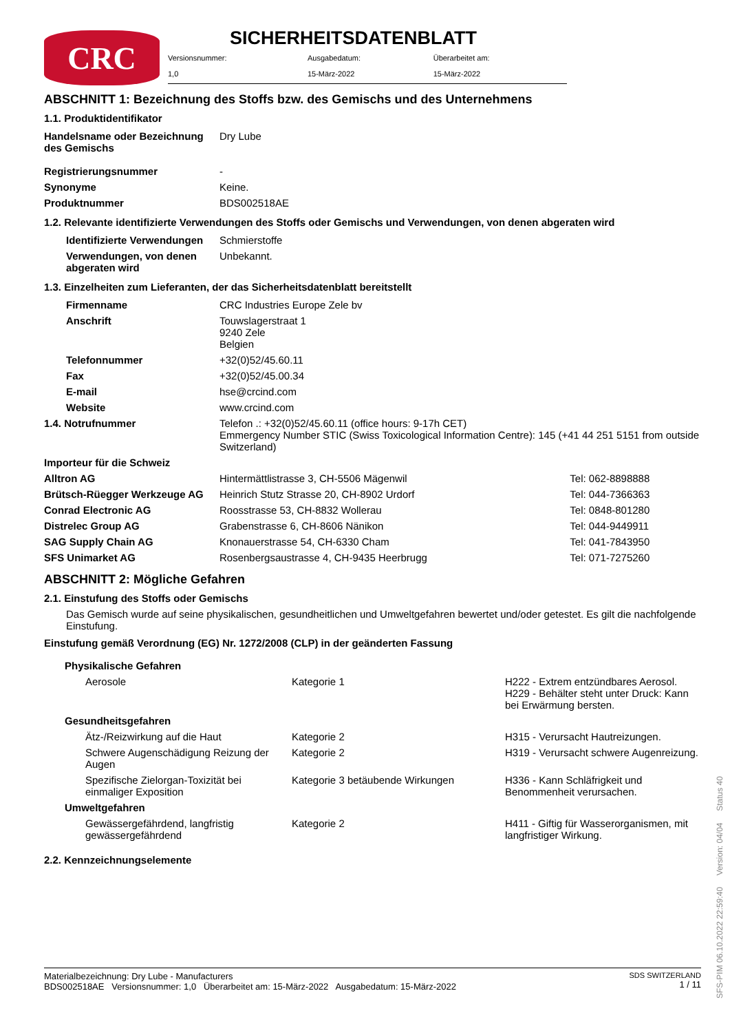CRC
SICHERHEITSDATENBLATT
| Versionsnummer: | Ausgabedatum: | Überarbeitet am: |
| 1,0 | 15-März-2022 | 15-März-2022 |
ABSCHNITT 1: Bezeichnung des Stoffs bzw. des Gemischs und des Unternehmens
1.1. Produktidentifikator
| Handelsname oder Bezeichnung des Gemischs | Dry Lube |
| Registrierungsnummer | - |
| Synonyme | Keine. |
| Produktnummer | BDS002518AE |
1.2. Relevante identifizierte Verwendungen des Stoffs oder Gemischs und Verwendungen, von denen abgeraten wird
| Identifizierte Verwendungen | Schmierstoffe |
| Verwendungen, von denen abgeraten wird | Unbekannt. |
1.3. Einzelheiten zum Lieferanten, der das Sicherheitsdatenblatt bereitstellt
| Firmenname | CRC Industries Europe Zele bv |
| Anschrift | Touwslagerstraat 1 9240 Zele Belgien |
| Telefonnummer | +32(0)52/45.60.11 |
| Fax | +32(0)52/45.00.34 |
| E-mail | hse@crcind.com |
| Website | www.crcind.com |
| 1.4. Notrufnummer | Telefon .: +32(0)52/45.60.11 (office hours: 9-17h CET) Emmergency Number STIC (Swiss Toxicological Information Centre): 145 (+41 44 251 5151 from outside Switzerland) |
| Importeur für die Schweiz | | |
| Alltron AG | Hintermättlistrasse 3, CH-5506 Mägenwil | Tel: 062-8898888 |
| Brütsch-Rüegger Werkzeuge AG | Heinrich Stutz Strasse 20, CH-8902 Urdorf | Tel: 044-7366363 |
| Conrad Electronic AG | Roosstrasse 53, CH-8832 Wollerau | Tel: 0848-801280 |
| Distrelec Group AG | Grabenstrasse 6, CH-8606 Nänikon | Tel: 044-9449911 |
| SAG Supply Chain AG | Knonauerstrasse 54, CH-6330 Cham | Tel: 041-7843950 |
| SFS Unimarket AG | Rosenbergsaustrasse 4, CH-9435 Heerbrugg | Tel: 071-7275260 |
ABSCHNITT 2: Mögliche Gefahren
2.1. Einstufung des Stoffs oder Gemischs
Das Gemisch wurde auf seine physikalischen, gesundheitlichen und Umweltgefahren bewertet und/oder getestet. Es gilt die nachfolgende Einstufung.
Einstufung gemäß Verordnung (EG) Nr. 1272/2008 (CLP) in der geänderten Fassung
| Physikalische Gefahren | | |
| Aerosole | Kategorie 1 | H222 - Extrem entzündbares Aerosol. H229 - Behälter steht unter Druck: Kann bei Erwärmung bersten. |
| Gesundheitsgefahren | | |
| Ätz-/Reizwirkung auf die Haut | Kategorie 2 | H315 - Verursacht Hautreizungen. |
| Schwere Augenschädigung Reizung der Augen | Kategorie 2 | H319 - Verursacht schwere Augenreizung. |
| Spezifische Zielorgan-Toxizität bei einmaliger Exposition | Kategorie 3 betäubende Wirkungen | H336 - Kann Schläfrigkeit und Benommenheit verursachen. |
| Umweltgefahren | | |
| Gewässergefährdend, langfristig gewässergefährdend | Kategorie 2 | H411 - Giftig für Wasserorganismen, mit langfristiger Wirkung. |
2.2. Kennzeichnungselemente
Materialbezeichnung: Dry Lube - Manufacturers
BDS002518AE Versionsnummer: 1,0 Überarbeitet am: 15-März-2022 Ausgabedatum: 15-März-2022
SDS SWITZERLAND
1 / 11
SFS-PIM 06.10.2022 22:59:40 Version: 04/04 Status 40